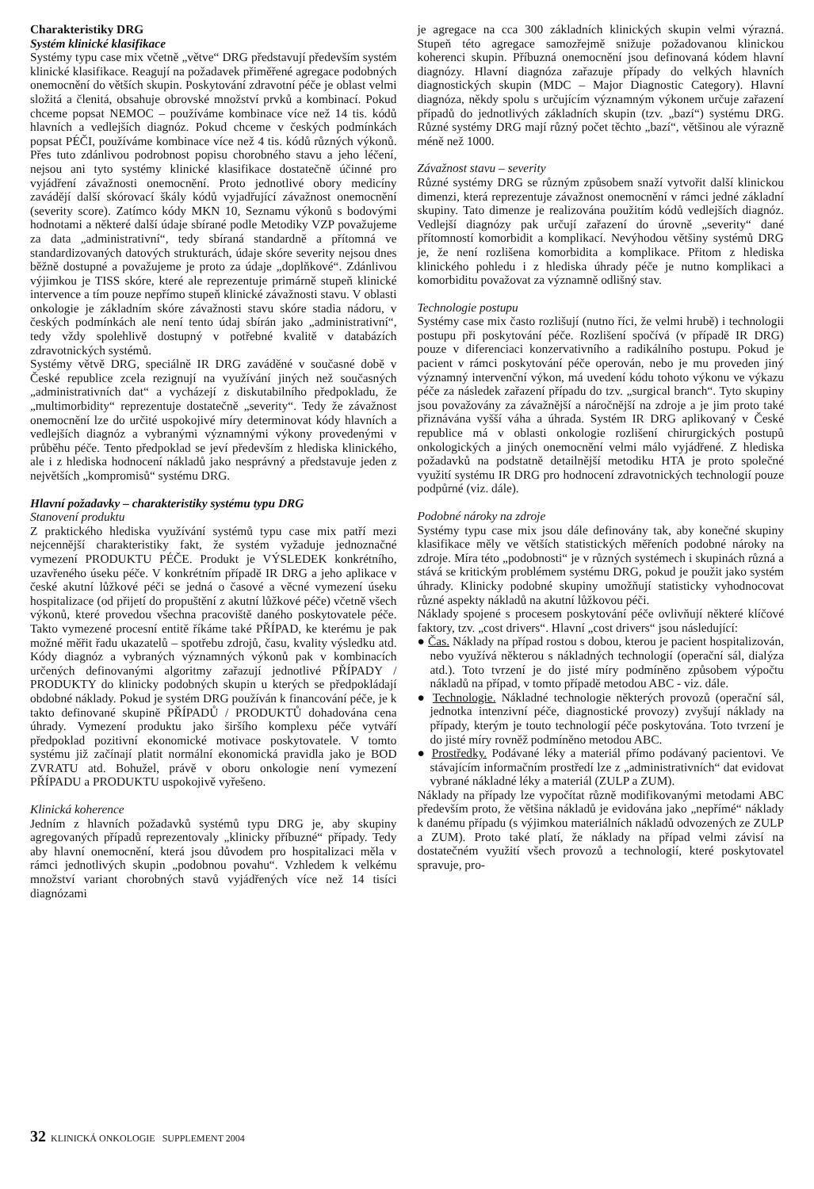Charakteristiky DRG
Systém klinické klasifikace
Systémy typu case mix včetně „větve“ DRG představují především systém klinické klasifikace. Reagují na požadavek přiměřené agregace podobných onemocnění do větších skupin. Poskytování zdravotní péče je oblast velmi složitá a členitá, obsahuje obrovské množství prvků a kombinací. Pokud chceme popsat NEMOC – používáme kombinace více než 14 tis. kódů hlavních a vedlejších diagnóz. Pokud chceme v českých podmínkách popsat PÉČI, používáme kombinace více než 4 tis. kódů různých výkonů. Přes tuto zdánlivou podrobnost popisu chorobného stavu a jeho léčení, nejsou ani tyto systémy klinické klasifikace dostatečně účinné pro vyjádření závažnosti onemocnění. Proto jednotlivé obory medicíny zavádějí další skórovací škály kódů vyjadřující závažnost onemocnění (severity score). Zatímco kódy MKN 10, Seznamu výkonů s bodovými hodnotami a některé další údaje sbírané podle Metodiky VZP považujeme za data „administrativní“, tedy sbíraná standardně a přítomná ve standardizovaných datových strukturách, údaje skóre severity nejsou dnes běžně dostupné a považujeme je proto za údaje „doplňkové“. Zdánlivou výjimkou je TISS skóre, které ale reprezentuje primárně stupeň klinické intervence a tím pouze nepřímo stupeň klinické závažnosti stavu. V oblasti onkologie je základním skóre závažnosti stavu skóre stadia nádoru, v českých podmínkách ale není tento údaj sbírán jako „administrativní“, tedy vždy spolehlivě dostupný v potřebné kvalitě v databázích zdravotnických systémů.
Systémy větvě DRG, speciálně IR DRG zaváděné v současné době v České republice zcela rezignují na využívání jiných než současných „administrativních dat“ a vycházejí z diskutabilního předpokladu, že „multimorbidity“ reprezentuje dostatečně „severity“. Tedy že závažnost onemocnění lze do určité uspokojivé míry determinovat kódy hlavních a vedlejších diagnóz a vybranými významnými výkony provedenými v průběhu péče. Tento předpoklad se jeví především z hlediska klinického, ale i z hlediska hodnocení nákladů jako nesprávný a představuje jeden z největších „kompromisů“ systému DRG.
Hlavní požadavky – charakteristiky systému typu DRG
Stanovení produktu
Z praktického hlediska využívání systémů typu case mix patří mezi nejcennější charakteristiky fakt, že systém vyžaduje jednoznačné vymezení PRODUKTU PÉČE. Produkt je VÝSLEDEK konkrétního, uzavřeného úseku péče. V konkrétním případě IR DRG a jeho aplikace v české akutní lůžkové péči se jedná o časové a věcné vymezení úseku hospitalizace (od přijetí do propuštění z akutní lůžkové péče) včetně všech výkonů, které provedou všechna pracoviště daného poskytovatele péče. Takto vymezené procesní entitě říkáme také PŘÍPAD, ke kterému je pak možné měřit řadu ukazatelů – spotřebu zdrojů, času, kvality výsledku atd. Kódy diagnóz a vybraných významných výkonů pak v kombinacích určených definovanými algoritmy zařazují jednotlivé PŘÍPADY / PRODUKTY do klinicky podobných skupin u kterých se předpokládají obdobné náklady. Pokud je systém DRG používán k financování péče, je k takto definované skupině PŘÍPADŮ / PRODUKTŮ dohadována cena úhrady. Vymezení produktu jako širšího komplexu péče vytváří předpoklad pozitivní ekonomické motivace poskytovatele. V tomto systému již začínají platit normální ekonomická pravidla jako je BOD ZVRATU atd. Bohužel, právě v oboru onkologie není vymezení PŘÍPADU a PRODUKTU uspokojivě vyřešeno.
Klinická koherence
Jedním z hlavních požadavků systémů typu DRG je, aby skupiny agregovaných případů reprezentovaly „klinicky příbuzné“ případy. Tedy aby hlavní onemocnění, která jsou důvodem pro hospitalizaci měla v rámci jednotlivých skupin „podobnou povahu“. Vzhledem k velkému množství variant chorobných stavů vyjádřených více než 14 tisíci diagnózami
je agregace na cca 300 základních klinických skupin velmi výrazná. Stupeň této agregace samozřejmě snižuje požadovanou klinickou koherenci skupin. Příbuzná onemocnění jsou definovaná kódem hlavní diagnózy. Hlavní diagnóza zařazuje případy do velkých hlavních diagnostických skupin (MDC – Major Diagnostic Category). Hlavní diagnóza, někdy spolu s určujícím významným výkonem určuje zařazení případů do jednotlivých základních skupin (tzv. „bazí“) systému DRG. Různé systémy DRG mají různý počet těchto „bazí“, většinou ale výrazně méně než 1000.
Závažnost stavu – severity
Různé systémy DRG se různým způsobem snaží vytvořit další klinickou dimenzi, která reprezentuje závažnost onemocnění v rámci jedné základní skupiny. Tato dimenze je realizována použitím kódů vedlejších diagnóz. Vedlejší diagnózy pak určují zařazení do úrovně „severity“ dané přítomností komorbidit a komplikací. Nevýhodou většiny systémů DRG je, že není rozlišena komorbidita a komplikace. Přitom z hlediska klinického pohledu i z hlediska úhrady péče je nutno komplikaci a komorbiditu považovat za významně odlišný stav.
Technologie postupu
Systémy case mix často rozlišují (nutno říci, že velmi hrubě) i technologii postupu při poskytování péče. Rozlišení spočívá (v případě IR DRG) pouze v diferenciaci konzervativního a radikálního postupu. Pokud je pacient v rámci poskytování péče operován, nebo je mu proveden jiný významný intervenční výkon, má uvedení kódu tohoto výkonu ve výkazu péče za následek zařazení případu do tzv. „surgical branch“. Tyto skupiny jsou považovány za závažnější a náročnější na zdroje a je jim proto také přiznávána vyšší váha a úhrada. Systém IR DRG aplikovaný v České republice má v oblasti onkologie rozlišení chirurgických postupů onkologických a jiných onemocnění velmi málo vyjádřené. Z hlediska požadavků na podstatně detailnější metodiku HTA je proto společné využití systému IR DRG pro hodnocení zdravotnických technologií pouze podpůrné (viz. dále).
Podobné nároky na zdroje
Systémy typu case mix jsou dále definovány tak, aby konečné skupiny klasifikace měly ve větších statistických měřeních podobné nároky na zdroje. Míra této „podobnosti“ je v různých systémech i skupinách různá a stává se kritickým problémem systému DRG, pokud je použit jako systém úhrady. Klinicky podobné skupiny umožňují statisticky vyhodnocovat různé aspekty nákladů na akutní lůžkovou péči.
Náklady spojené s procesem poskytování péče ovlivňují některé klíčové faktory, tzv. „cost drivers“. Hlavní „cost drivers“ jsou následující:
● Čas. Náklady na případ rostou s dobou, kterou je pacient hospitalizován, nebo využívá některou s nákladných technologií (operační sál, dialýza atd.). Toto tvrzení je do jisté míry podmíněno způsobem výpočtu nákladů na případ, v tomto případě metodou ABC - viz. dále.
● Technologie. Nákladné technologie některých provozů (operační sál, jednotka intenzivní péče, diagnostické provozy) zvyšují náklady na případy, kterým je touto technologií péče poskytována. Toto tvrzení je do jisté míry rovněž podmíněno metodou ABC.
● Prostředky. Podávané léky a materiál přímo podávaný pacientovi. Ve stávajícím informačním prostředí lze z „administrativních“ dat evidovat vybrané nákladné léky a materiál (ZULP a ZUM).
Náklady na případy lze vypočítat různě modifikovanými metodami ABC především proto, že většina nákladů je evidována jako „nepřímé“ náklady k danému případu (s výjimkou materiálních nákladů odvozených ze ZULP a ZUM). Proto také platí, že náklady na případ velmi závisí na dostatečném využití všech provozů a technologií, které poskytovatel spravuje, pro-
32 KLINICKÁ ONKOLOGIE SUPPLEMENT 2004